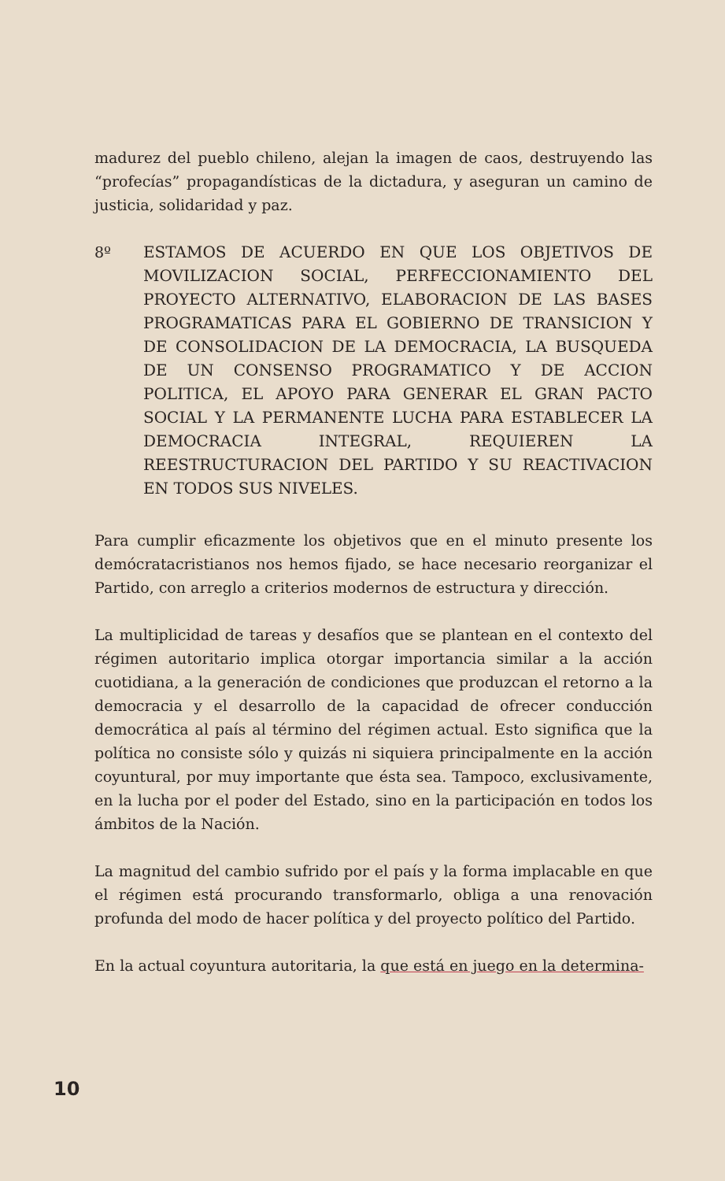madurez del pueblo chileno, alejan la imagen de caos, destruyendo las “profecías” propagandísticas de la dictadura, y aseguran un camino de justicia, solidaridad y paz.
8º ESTAMOS DE ACUERDO EN QUE LOS OBJETIVOS DE MOVILIZACION SOCIAL, PERFECCIONAMIENTO DEL PROYECTO ALTERNATIVO, ELABORACION DE LAS BASES PROGRAMATICAS PARA EL GOBIERNO DE TRANSICION Y DE CONSOLIDACION DE LA DEMOCRACIA, LA BUSQUEDA DE UN CONSENSO PROGRAMATICO Y DE ACCION POLITICA, EL APOYO PARA GENERAR EL GRAN PACTO SOCIAL Y LA PERMANENTE LUCHA PARA ESTABLECER LA DEMOCRACIA INTEGRAL, REQUIEREN LA REESTRUCTURACION DEL PARTIDO Y SU REACTIVACION EN TODOS SUS NIVELES.
Para cumplir eficazmente los objetivos que en el minuto presente los demócratacristianos nos hemos fijado, se hace necesario reorganizar el Partido, con arreglo a criterios modernos de estructura y dirección.
La multiplicidad de tareas y desafíos que se plantean en el contexto del régimen autoritario implica otorgar importancia similar a la acción cuotidiana, a la generación de condiciones que produzcan el retorno a la democracia y el desarrollo de la capacidad de ofrecer conducción democrática al país al término del régimen actual. Esto significa que la política no consiste sólo y quizás ni siquiera principalmente en la acción coyuntural, por muy importante que ésta sea. Tampoco, exclusivamente, en la lucha por el poder del Estado, sino en la participación en todos los ámbitos de la Nación.
La magnitud del cambio sufrido por el país y la forma implacable en que el régimen está procurando transformarlo, obliga a una renovación profunda del modo de hacer política y del proyecto político del Partido.
En la actual coyuntura autoritaria, la que está en juego en la determina-
10